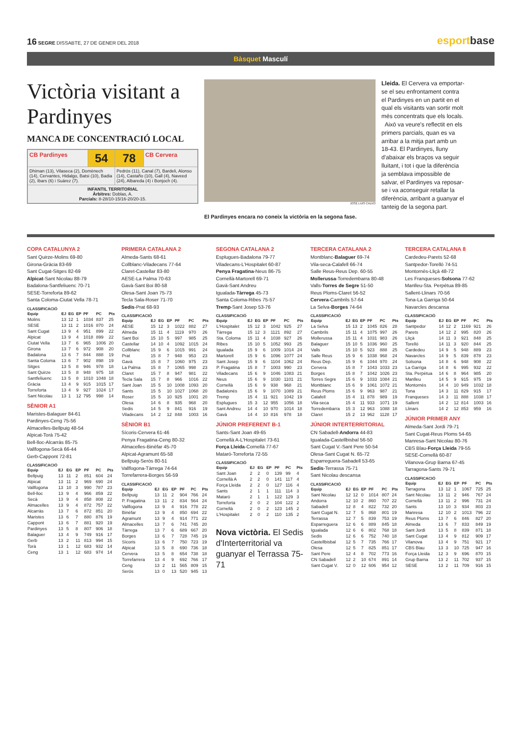16 SEGRE DISSABTE, 27 DE GENER DEL 2018
esportbase
Bàsquet Masculí
Victòria visitant a Pardinyes
MANCA DE CONCENTRACIÓ LOCAL
| CB Pardinyes | 54 | 78 | CB Cervera |
| Dhiman (13), Vilaseca (2), Domènech (14), Cervantes, Hidalgo, Batsi (10), Badia (2), Ibars (6) i Suárez (7). | | Pedrós (11), Canal (7), Bardeli, Alonso (14), Castaño (10), Gall (4), Naveed (24), Albareda (4) i Bonjoch (4). | |
| INFANTIL TERRITORIAL Àrbitres: Doblas, A. Parcials: 8-28/10-15/16-20/20-15. | | | |
JOSÉ LUIS CALVO
El Pardinyes encara no coneix la victòria en la segona fase.
Lleida. El Cervera va emportar-se el seu enfrontament contra el Pardinyes en un partit en el qual els visitants van sortir molt més concentrats que els locals.
Això va veure's reflectit en els primers parcials, quan es va arribar a la mitja part amb un 18-43. El Pardinyes, lluny d'abaixar els braços va seguir lluitant, i tot i que la diferència ja semblava impossible de salvar, el Pardinyes va reposar-se i va aconseguir retallar la diferència, arribant a guanyar el tanteig de la segona part.
COPA CATALUNYA 2
Sant Quirze-Molins 69-80
Girona-Gràcia 83-69
Sant Cugat-Sitges 82-69
Alpicat-Sant Nicolau 88-79
Badalona-Santfeliuenc 70-71
SESE-Torreforta 89-62
Santa Coloma-Ciutat Vella 78-71
CLASSIFICACIÓ
| Equip | EJ | EG | EP | PF | PC | Pts |
| --- | --- | --- | --- | --- | --- | --- |
| Molins | 13 | 12 | 1 | 1034 | 837 | 25 |
| SESE | 13 | 11 | 2 | 1016 | 870 | 24 |
| Sant Cugat | 13 | 9 | 4 | 951 | 899 | 22 |
| Alpicat | 13 | 9 | 4 | 1018 | 899 | 22 |
| Ciutat Vella | 13 | 7 | 6 | 965 | 1006 | 20 |
| Girona | 13 | 7 | 6 | 972 | 908 | 20 |
| Badalona | 13 | 6 | 7 | 844 | 888 | 19 |
| Santa Coloma | 13 | 6 | 7 | 902 | 898 | 19 |
| Sitges | 13 | 5 | 8 | 946 | 978 | 18 |
| Sant Quirze | 13 | 5 | 8 | 948 | 975 | 18 |
| Santfeliuenc | 13 | 5 | 8 | 1010 | 1048 | 18 |
| Gràcia | 13 | 4 | 9 | 915 | 1015 | 17 |
| Torreforta | 13 | 4 | 9 | 927 | 1024 | 17 |
| Sant Nicolau | 13 | 1 | 12 | 795 | 998 | 14 |
SÈNIOR A1
Maristes-Balaguer 84-61
Pardinyes-Ceng 75-56
Almacelles-Bellpuig 48-54
Alpicat-Torà 75-42
Bell-lloc-Alcarràs 85-75
Vallfogona-Secà 66-44
Gerb-Cappont 72-81
CLASSIFICACIÓ
| Equip | EJ | EG | EP | PF | PC | Pts |
| --- | --- | --- | --- | --- | --- | --- |
| Bellpuig | 13 | 11 | 2 | 851 | 604 | 24 |
| Alpicat | 13 | 11 | 2 | 969 | 690 | 24 |
| Vallfogona | 13 | 10 | 3 | 990 | 787 | 23 |
| Bell-lloc | 13 | 9 | 4 | 966 | 859 | 22 |
| Secà | 13 | 9 | 4 | 858 | 808 | 22 |
| Almacelles | 13 | 9 | 4 | 872 | 757 | 22 |
| Alcarràs | 13 | 7 | 6 | 872 | 851 | 20 |
| Maristes | 13 | 6 | 7 | 880 | 876 | 19 |
| Cappont | 13 | 6 | 7 | 881 | 920 | 19 |
| Pardinyes | 13 | 5 | 8 | 807 | 906 | 18 |
| Balaguer | 13 | 4 | 9 | 749 | 916 | 17 |
| Gerb | 13 | 2 | 11 | 813 | 994 | 15 |
| Torà | 13 | 1 | 12 | 683 | 932 | 14 |
| Ceng | 13 | 1 | 12 | 683 | 974 | 14 |
PRIMERA CATALANA 2
Almeda-Sants 68-61
Collblanc-Viladecans 77-64
Claret-Castellar 83-80
AESE-La Palma 70-63
Gavà-Sant Boi 80-58
Olesa-Sant Joan 75-73
Tecla Sala-Roser 71-70
Sedis-Prat 68-93
CLASSIFICACIÓ
| Equip | EJ | EG | EP | PF | PC | Pts |
| --- | --- | --- | --- | --- | --- | --- |
| AESE | 15 | 12 | 3 | 1022 | 882 | 27 |
| Almeda | 15 | 11 | 4 | 1119 | 970 | 26 |
| Sant Boi | 15 | 10 | 5 | 997 | 985 | 25 |
| Castellar | 14 | 10 | 4 | 1092 | 1015 | 24 |
| Collblanc | 15 | 9 | 6 | 1015 | 991 | 24 |
| Prat | 15 | 8 | 7 | 948 | 953 | 23 |
| Gavà | 15 | 8 | 7 | 1060 | 975 | 23 |
| La Palma | 15 | 8 | 7 | 1065 | 998 | 23 |
| Claret | 15 | 7 | 8 | 947 | 981 | 22 |
| Tecla Sala | 15 | 7 | 8 | 966 | 1016 | 22 |
| Sant Joan | 15 | 5 | 10 | 1008 | 1093 | 20 |
| Sants | 15 | 5 | 10 | 1027 | 1068 | 20 |
| Roser | 15 | 5 | 10 | 925 | 1001 | 20 |
| Olesa | 14 | 6 | 8 | 935 | 968 | 20 |
| Sedis | 14 | 5 | 9 | 841 | 916 | 19 |
| Viladecans | 14 | 2 | 12 | 848 | 1003 | 16 |
SÈNIOR B1
Sícoris-Cervera 61-46
Penya Fragatina-Ceng 80-32
Almacelles-Binèfar 45-70
Alpicat-Agramunt 65-58
Bellpuig-Seròs 80-51
Vallfogona-Tàrrega 74-64
Torrefarrera-Borges 56-59
CLASSIFICACIÓ
| Equip | EJ | EG | EP | PF | PC | Pts |
| --- | --- | --- | --- | --- | --- | --- |
| Bellpuig | 13 | 11 | 2 | 904 | 766 | 24 |
| P. Fragatina | 13 | 11 | 2 | 834 | 564 | 24 |
| Vallfogona | 13 | 9 | 4 | 916 | 778 | 22 |
| Binèfar | 13 | 9 | 4 | 850 | 694 | 22 |
| Agramunt | 13 | 9 | 4 | 914 | 771 | 22 |
| Almacelles | 13 | 7 | 6 | 741 | 745 | 20 |
| Tàrrega | 13 | 7 | 6 | 689 | 667 | 20 |
| Borges | 13 | 6 | 7 | 728 | 745 | 19 |
| Sícoris | 13 | 6 | 7 | 750 | 723 | 19 |
| Alpicat | 13 | 5 | 8 | 690 | 736 | 18 |
| Cervera | 13 | 5 | 8 | 654 | 738 | 18 |
| Torrefarrera | 13 | 4 | 9 | 692 | 766 | 17 |
| Ceng | 13 | 2 | 11 | 565 | 809 | 15 |
| Seròs | 13 | 0 | 13 | 520 | 945 | 13 |
SEGONA CATALANA 2
Esplugues-Badalona 79-77
Viladecans-L'Hospitalet 60-87
Penya Fragatina-Neus 86-75
Cornellà-Martorell 69-71
Gavà-Sant Andreu
Igualada-Tàrrega 45-73
Santa Coloma-Ribes 75-57
Tremp-Sant Josep 53-76
CLASSIFICACIÓ
| Equip | EJ | EG | EP | PF | PC | Pts |
| --- | --- | --- | --- | --- | --- | --- |
| L'Hospitalet | 15 | 12 | 3 | 1042 | 925 | 27 |
| Tàrrega | 15 | 12 | 3 | 1121 | 892 | 27 |
| Sta. Coloma | 15 | 11 | 4 | 1038 | 927 | 26 |
| Ribes | 15 | 10 | 5 | 1052 | 993 | 25 |
| Igualada | 15 | 9 | 6 | 1009 | 1014 | 24 |
| Martorell | 15 | 9 | 6 | 1096 | 1077 | 24 |
| Sant Josep | 15 | 9 | 6 | 1104 | 1062 | 24 |
| P. Fragatina | 15 | 8 | 7 | 1003 | 990 | 23 |
| Viladecans | 15 | 6 | 9 | 1046 | 1083 | 21 |
| Neus | 15 | 6 | 9 | 1030 | 1101 | 21 |
| Cornellà | 15 | 6 | 9 | 938 | 968 | 21 |
| Badalonès | 15 | 6 | 9 | 1070 | 1089 | 21 |
| Tremp | 15 | 4 | 11 | 921 | 1042 | 19 |
| Esplugues | 15 | 3 | 12 | 955 | 1056 | 18 |
| Sant Andreu | 14 | 4 | 10 | 970 | 1014 | 18 |
| Gavà | 14 | 4 | 10 | 816 | 978 | 18 |
JÚNIOR PREFERENT B-1
Sants-Sant Joan 49-65
Cornellà A-L'Hospitalet 73-61
Força Lleida-Cornellà 77-67
Mataró-Torreforta 72-55
CLASSIFICACIÓ
| Equip | EJ | EG | EP | PF | PC | Pts |
| --- | --- | --- | --- | --- | --- | --- |
| Sant Joan | 2 | 2 | 0 | 139 | 99 | 4 |
| Cornellà A | 2 | 2 | 0 | 141 | 117 | 4 |
| Força Lleida | 2 | 2 | 0 | 127 | 116 | 4 |
| Sants | 2 | 1 | 1 | 111 | 114 | 3 |
| Mataró | 2 | 1 | 1 | 122 | 129 | 3 |
| Torreforta | 2 | 0 | 2 | 104 | 122 | 2 |
| Cornellà | 2 | 0 | 2 | 123 | 145 | 2 |
| L'Hospitalet | 2 | 0 | 2 | 110 | 135 | 2 |
Nova victòria. El Sedis d'Interterritorial va guanyar el Terrassa 75-71
TERCERA CATALANA 2
Montblanc-Balaguer 69-74
Vila-seca-Calafell 66-74
Salle Reus-Reus Dep. 60-55
Mollerussa-Torredembarra 80-48
Valls-Torres de Segre 51-50
Reus Ploms-Claret 56-52
Cervera-Cambrils 57-64
La Selva-Borges 74-64
CLASSIFICACIÓ
| Equip | EJ | EG | EP | PF | PC | Pts |
| --- | --- | --- | --- | --- | --- | --- |
| La Selva | 15 | 13 | 2 | 1045 | 826 | 28 |
| Cambrils | 15 | 11 | 4 | 1075 | 997 | 26 |
| Mollerussa | 15 | 11 | 4 | 1031 | 983 | 26 |
| Balaguer | 15 | 10 | 5 | 1036 | 960 | 25 |
| Valls | 15 | 10 | 5 | 923 | 888 | 25 |
| Salle Reus | 15 | 9 | 6 | 1038 | 968 | 24 |
| Reus Dep. | 15 | 9 | 6 | 1044 | 970 | 24 |
| Cervera | 15 | 8 | 7 | 1043 | 1033 | 23 |
| Borges | 15 | 8 | 7 | 1042 | 1026 | 23 |
| Torres Segre | 15 | 6 | 9 | 1033 | 1084 | 21 |
| Montblanc | 15 | 6 | 9 | 1061 | 1072 | 21 |
| Reus Ploms | 15 | 6 | 9 | 963 | 987 | 21 |
| Calafell | 15 | 4 | 11 | 878 | 989 | 19 |
| Vila-seca | 15 | 4 | 11 | 933 | 1071 | 19 |
| Torredembarra | 15 | 3 | 12 | 963 | 1088 | 18 |
| Claret | 15 | 2 | 13 | 962 | 1128 | 17 |
JÚNIOR INTERTERRITORIAL
CN Sabadell-Andorra 44-83
Igualada-Castellbisbal 56-50
Sant Cugat V.-Sant Pere 50-54
Olesa-Sant Cugat N. 65-72
Esparreguera-Sabadell 53-65
Sedis-Terrassa 75-71
Sant Nicolau descansa
CLASSIFICACIÓ
| Equip | EJ | EG | EP | PF | PC | Pts |
| --- | --- | --- | --- | --- | --- | --- |
| Sant Nicolau | 12 | 12 | 0 | 1014 | 807 | 24 |
| Andorra | 12 | 10 | 2 | 860 | 707 | 22 |
| Sabadell | 12 | 8 | 4 | 822 | 732 | 20 |
| Sant Cugat N. | 12 | 7 | 5 | 868 | 801 | 19 |
| Terrassa | 12 | 7 | 5 | 839 | 753 | 19 |
| Esparreguera | 12 | 6 | 6 | 889 | 845 | 18 |
| Igualada | 12 | 6 | 6 | 802 | 768 | 18 |
| Sedis | 12 | 6 | 6 | 752 | 740 | 18 |
| Castellbisbal | 12 | 5 | 7 | 735 | 766 | 17 |
| Olesa | 12 | 5 | 7 | 825 | 851 | 17 |
| Sant Pere | 12 | 4 | 8 | 702 | 773 | 16 |
| CN Sabadell | 12 | 2 | 10 | 674 | 891 | 14 |
| Sant Cugat V. | 12 | 0 | 12 | 606 | 954 | 12 |
TERCERA CATALANA 8
Cardedeu-Parets 52-68
Santpedor-Torelló 74-51
Montornès-Lliçà 48-72
Les Franqueses-Solsona 77-62
Manlleu-Sta. Perpètua 89-85
Sallent-Llinars 70-56
Tona-La Garriga 50-64
Navarcles descansa
CLASSIFICACIÓ
| Equip | EJ | EG | EP | PF | PC | Pts |
| --- | --- | --- | --- | --- | --- | --- |
| Santpedor | 14 | 12 | 2 | 1169 | 921 | 26 |
| Parets | 14 | 12 | 2 | 995 | 820 | 26 |
| Lliçà | 14 | 11 | 3 | 921 | 848 | 25 |
| Torelló | 14 | 11 | 3 | 920 | 844 | 25 |
| Cardedeu | 14 | 9 | 5 | 948 | 889 | 23 |
| Navarcles | 14 | 9 | 5 | 839 | 878 | 23 |
| Solsona | 14 | 8 | 6 | 948 | 908 | 22 |
| La Garriga | 14 | 8 | 6 | 995 | 932 | 22 |
| Sta. Perpètua | 14 | 6 | 8 | 964 | 985 | 20 |
| Manlleu | 14 | 5 | 9 | 915 | 975 | 19 |
| Montornès | 14 | 4 | 10 | 949 | 1032 | 18 |
| Tona | 14 | 3 | 11 | 829 | 915 | 17 |
| Franqueses | 14 | 3 | 11 | 888 | 1038 | 17 |
| Sallent | 14 | 2 | 12 | 814 | 1003 | 16 |
| Llinars | 14 | 2 | 12 | 853 | 959 | 16 |
JÚNIOR PRIMER ANY
Almeda-Sant Jordi 79-71
Sant Cugat-Reus Ploms 54-65
Manresa-Sant Nicolau 80-76
CBS Blau-Força Lleida 79-55
SESE-Cornellà 60-87
Vilanova-Grup Barna 67-45
Tarragona-Sants 79-71
CLASSIFICACIÓ
| Equip | EJ | EG | EP | PF | PC | Pts |
| --- | --- | --- | --- | --- | --- | --- |
| Tarragona | 13 | 12 | 1 | 1067 | 725 | 25 |
| Sant Nicolau | 13 | 11 | 2 | 946 | 767 | 24 |
| Cornellà | 13 | 11 | 2 | 996 | 731 | 24 |
| Sants | 13 | 10 | 3 | 934 | 803 | 23 |
| Manresa | 12 | 10 | 2 | 1013 | 796 | 22 |
| Reus Ploms | 13 | 7 | 6 | 846 | 827 | 20 |
| Almeda | 13 | 6 | 7 | 833 | 849 | 19 |
| Sant Jordi | 13 | 5 | 8 | 839 | 871 | 18 |
| Sant Cugat | 13 | 4 | 9 | 812 | 909 | 17 |
| Vilanova | 13 | 4 | 9 | 751 | 921 | 17 |
| CBS Blau | 13 | 3 | 10 | 725 | 947 | 16 |
| Força Lleida | 12 | 3 | 9 | 696 | 870 | 15 |
| Grup Barna | 13 | 2 | 11 | 702 | 937 | 15 |
| SESE | 13 | 2 | 11 | 709 | 916 | 15 |